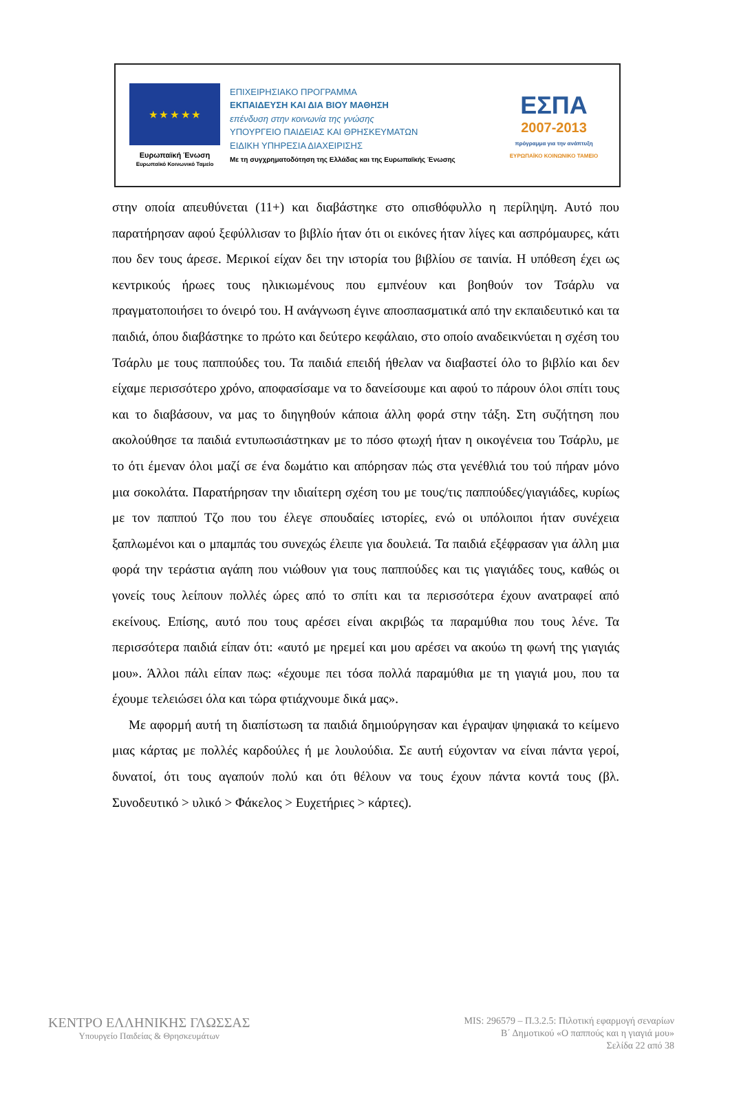★ ★ ★ ★ ★
Ευρωπαϊκή Ένωση
Ευρωπαϊκό Κοινωνικό Ταμείο
ΕΠΙΧΕΙΡΗΣΙΑΚΟ ΠΡΟΓΡΑΜΜΑ
ΕΚΠΑΙΔΕΥΣΗ ΚΑΙ ΔΙΑ ΒΙΟΥ ΜΑΘΗΣΗ
επένδυση στην κοινωνία της γνώσης
ΥΠΟΥΡΓΕΙΟ ΠΑΙΔΕΙΑΣ ΚΑΙ ΘΡΗΣΚΕΥΜΑΤΩΝ
ΕΙΔΙΚΗ ΥΠΗΡΕΣΙΑ ΔΙΑΧΕΙΡΙΣΗΣ
Με τη συγχρηματοδότηση της Ελλάδας και της Ευρωπαϊκής Ένωσης
ΕΣΠΑ
2007-2013
πρόγραμμα για την ανάπτυξη
ΕΥΡΩΠΑΪΚΟ ΚΟΙΝΩΝΙΚΟ ΤΑΜΕΙΟ
στην οποία απευθύνεται (11+) και διαβάστηκε στο οπισθόφυλλο η περίληψη. Αυτό που παρατήρησαν αφού ξεφύλλισαν το βιβλίο ήταν ότι οι εικόνες ήταν λίγες και ασπρόμαυρες, κάτι που δεν τους άρεσε. Μερικοί είχαν δει την ιστορία του βιβλίου σε ταινία. Η υπόθεση έχει ως κεντρικούς ήρωες τους ηλικιωμένους που εμπνέουν και βοηθούν τον Τσάρλυ να πραγματοποιήσει το όνειρό του. Η ανάγνωση έγινε αποσπασματικά από την εκπαιδευτικό και τα παιδιά, όπου διαβάστηκε το πρώτο και δεύτερο κεφάλαιο, στο οποίο αναδεικνύεται η σχέση του Τσάρλυ με τους παππούδες του. Τα παιδιά επειδή ήθελαν να διαβαστεί όλο το βιβλίο και δεν είχαμε περισσότερο χρόνο, αποφασίσαμε να το δανείσουμε και αφού το πάρουν όλοι σπίτι τους και το διαβάσουν, να μας το διηγηθούν κάποια άλλη φορά στην τάξη. Στη συζήτηση που ακολούθησε τα παιδιά εντυπωσιάστηκαν με το πόσο φτωχή ήταν η οικογένεια του Τσάρλυ, με το ότι έμεναν όλοι μαζί σε ένα δωμάτιο και απόρησαν πώς στα γενέθλιά του τού πήραν μόνο μια σοκολάτα. Παρατήρησαν την ιδιαίτερη σχέση του με τους/τις παππούδες/γιαγιάδες, κυρίως με τον παππού Τζο που του έλεγε σπουδαίες ιστορίες, ενώ οι υπόλοιποι ήταν συνέχεια ξαπλωμένοι και ο μπαμπάς του συνεχώς έλειπε για δουλειά. Τα παιδιά εξέφρασαν για άλλη μια φορά την τεράστια αγάπη που νιώθουν για τους παππούδες και τις γιαγιάδες τους, καθώς οι γονείς τους λείπουν πολλές ώρες από το σπίτι και τα περισσότερα έχουν ανατραφεί από εκείνους. Επίσης, αυτό που τους αρέσει είναι ακριβώς τα παραμύθια που τους λένε. Τα περισσότερα παιδιά είπαν ότι: «αυτό με ηρεμεί και μου αρέσει να ακούω τη φωνή της γιαγιάς μου». Άλλοι πάλι είπαν πως: «έχουμε πει τόσα πολλά παραμύθια με τη γιαγιά μου, που τα έχουμε τελειώσει όλα και τώρα φτιάχνουμε δικά μας».
Με αφορμή αυτή τη διαπίστωση τα παιδιά δημιούργησαν και έγραψαν ψηφιακά το κείμενο μιας κάρτας με πολλές καρδούλες ή με λουλούδια. Σε αυτή εύχονταν να είναι πάντα γεροί, δυνατοί, ότι τους αγαπούν πολύ και ότι θέλουν να τους έχουν πάντα κοντά τους (βλ. Συνοδευτικό > υλικό > Φάκελος > Ευχετήριες > κάρτες).
ΚΕΝΤΡΟ ΕΛΛΗΝΙΚΗΣ ΓΛΩΣΣΑΣ
Υπουργείο Παιδείας & Θρησκευμάτων
MIS: 296579 – Π.3.2.5: Πιλοτική εφαρμογή σεναρίων
Β΄ Δημοτικού «Ο παππούς και η γιαγιά μου»
Σελίδα 22 από 38